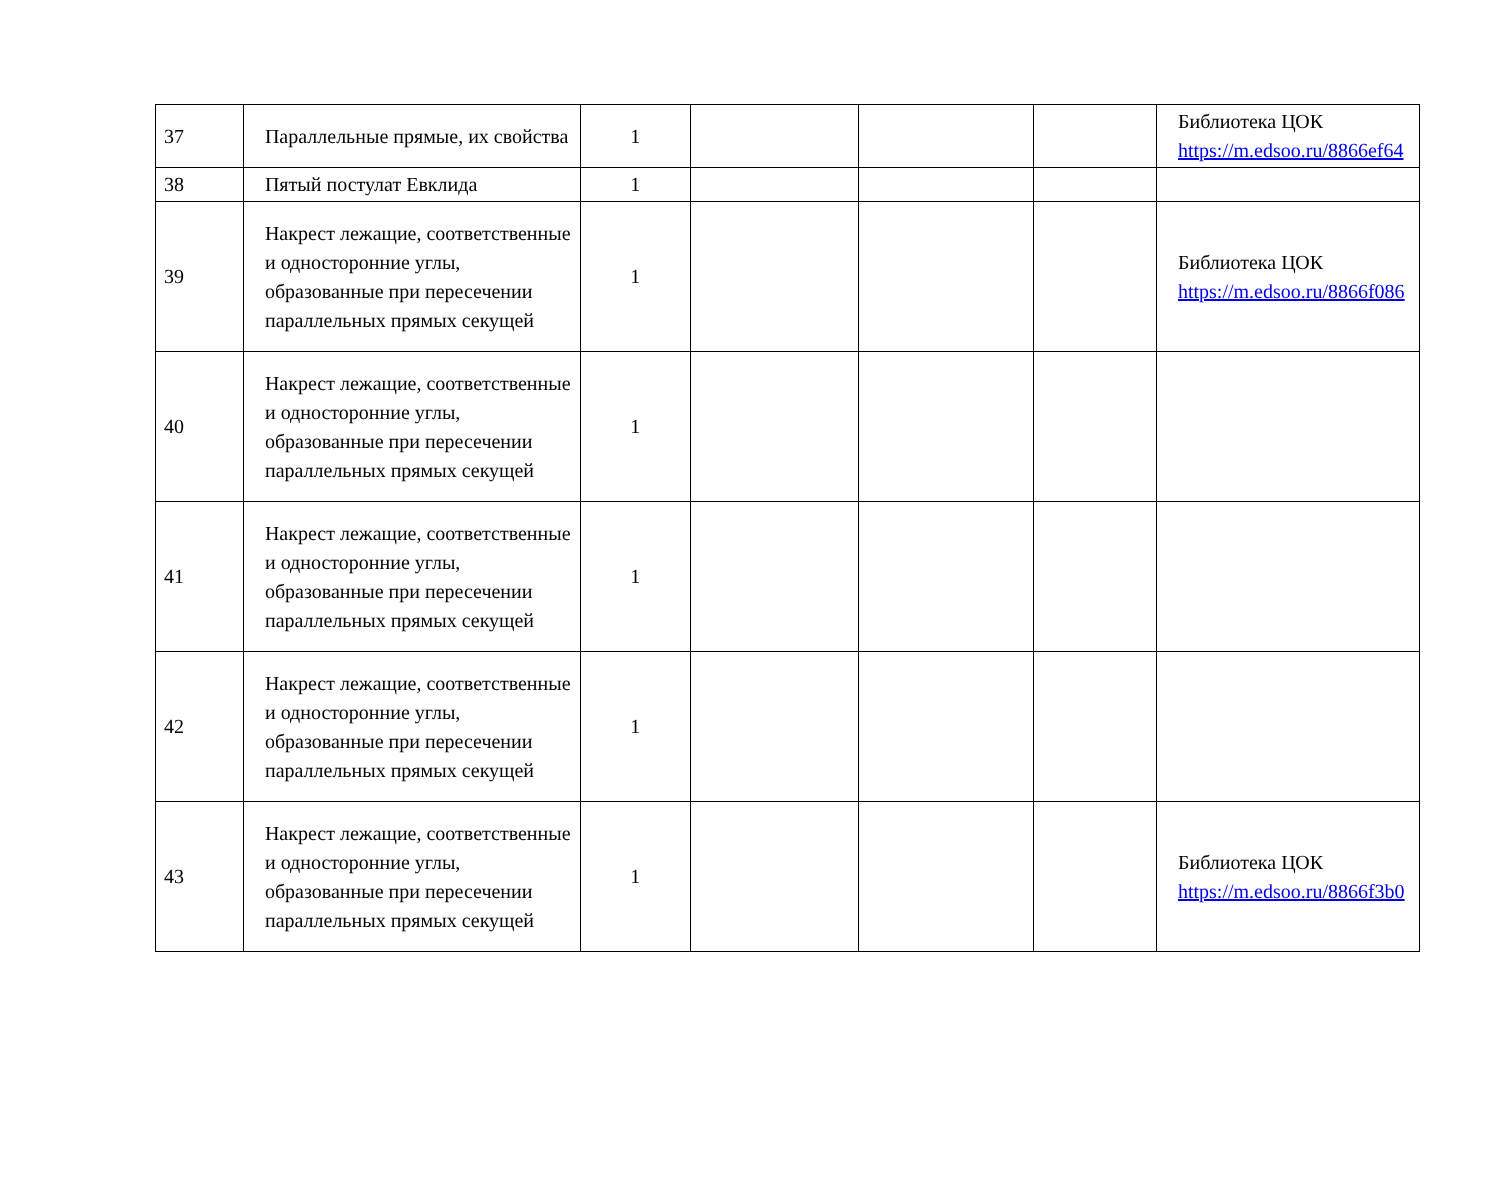| 37 | Параллельные прямые, их свойства | 1 | | | | Библиотека ЦОК https://m.edsoo.ru/8866ef64 |
| 38 | Пятый постулат Евклида | 1 | | | | |
| 39 | Накрест лежащие, соответственные и односторонние углы, образованные при пересечении параллельных прямых секущей | 1 | | | | Библиотека ЦОК https://m.edsoo.ru/8866f086 |
| 40 | Накрест лежащие, соответственные и односторонние углы, образованные при пересечении параллельных прямых секущей | 1 | | | | |
| 41 | Накрест лежащие, соответственные и односторонние углы, образованные при пересечении параллельных прямых секущей | 1 | | | | |
| 42 | Накрест лежащие, соответственные и односторонние углы, образованные при пересечении параллельных прямых секущей | 1 | | | | |
| 43 | Накрест лежащие, соответственные и односторонние углы, образованные при пересечении параллельных прямых секущей | 1 | | | | Библиотека ЦОК https://m.edsoo.ru/8866f3b0 |